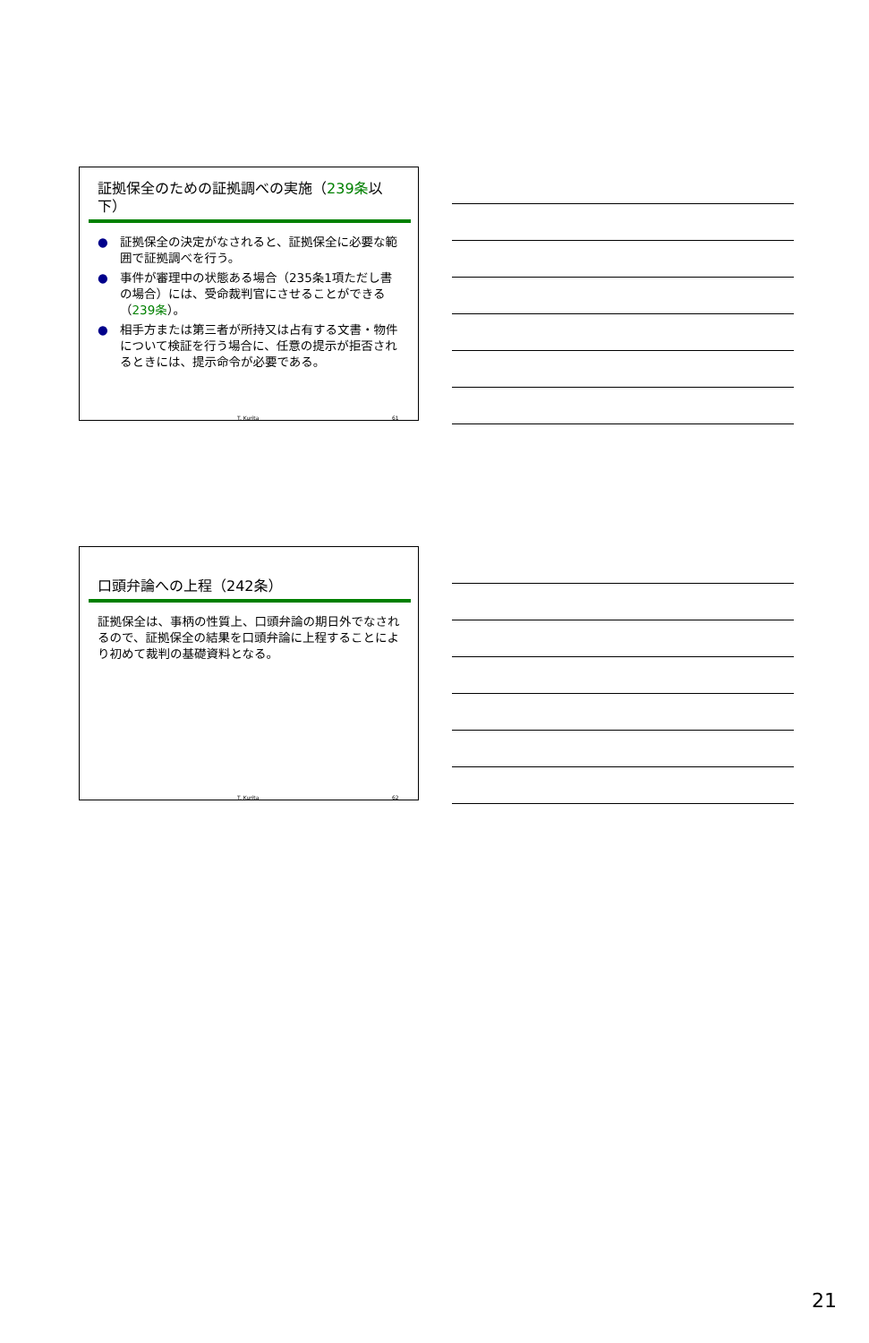証拠保全のための証拠調べの実施（239条以下）
● 証拠保全の決定がなされると、証拠保全に必要な範囲で証拠調べを行う。
● 事件が審理中の状態ある場合（235条1項ただし書の場合）には、受命裁判官にさせることができる（239条）。
● 相手方または第三者が所持又は占有する文書・物件について検証を行う場合に、任意の提示が拒否されるときには、提示命令が必要である。
T. Kurita 61
口頭弁論への上程（242条）
証拠保全は、事柄の性質上、口頭弁論の期日外でなされるので、証拠保全の結果を口頭弁論に上程することにより初めて裁判の基礎資料となる。
T. Kurita 62
21